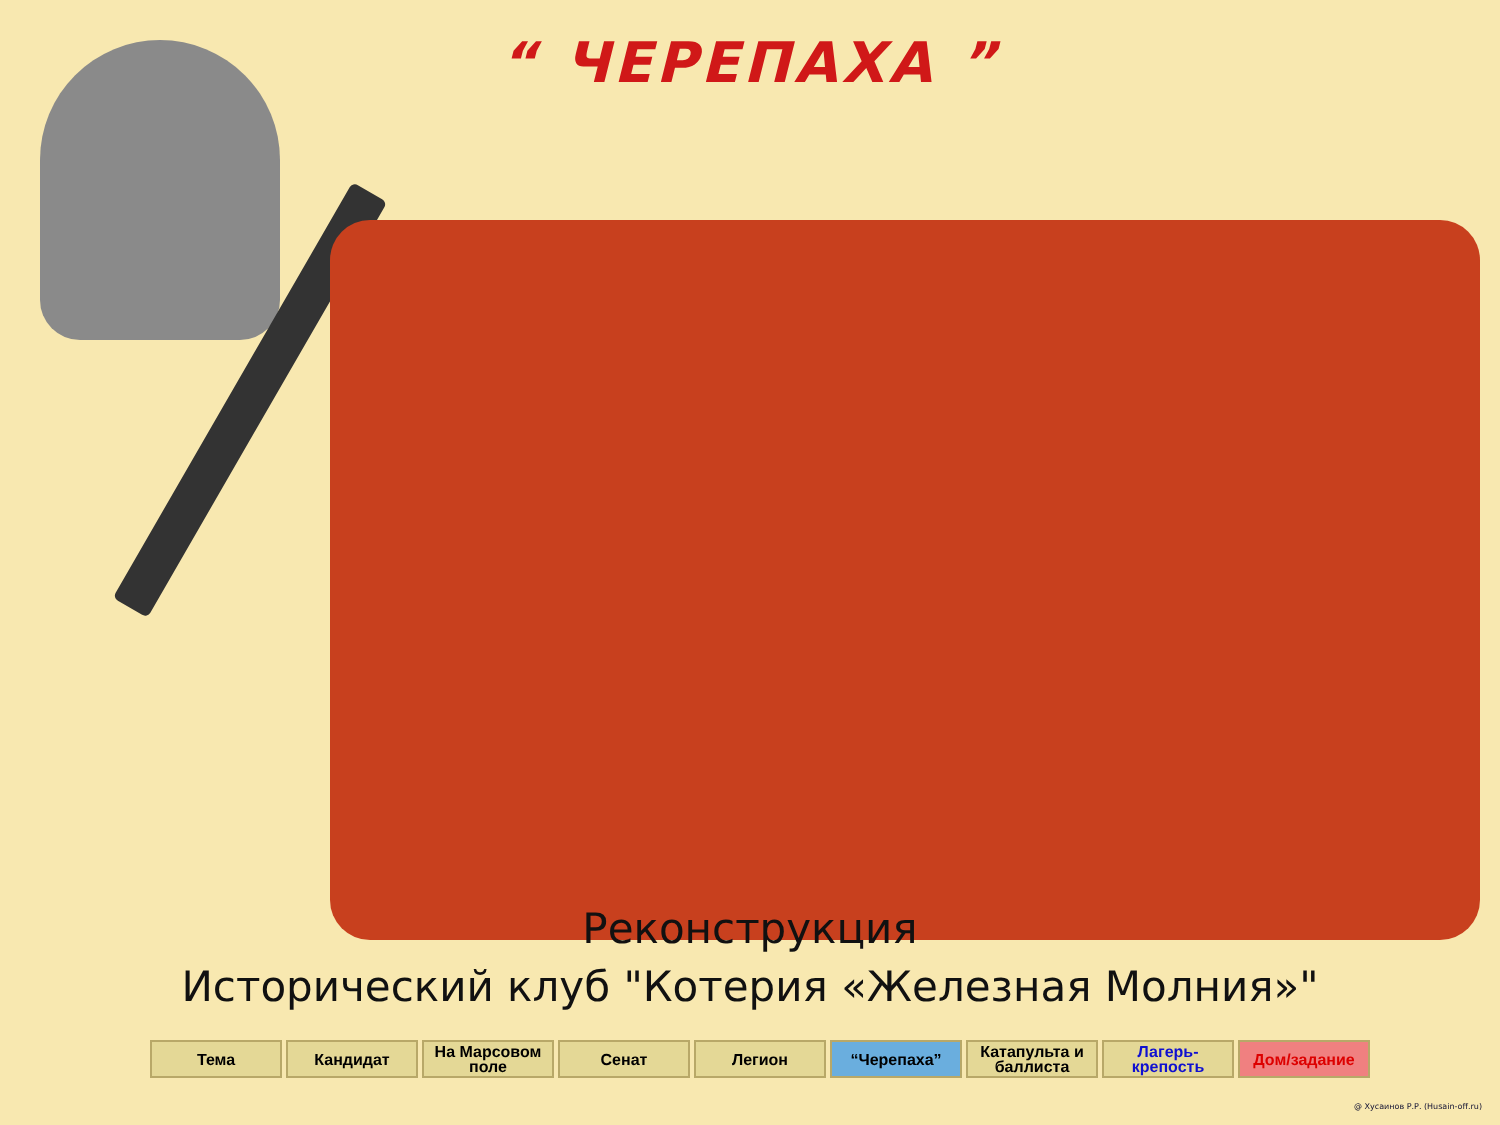“ ЧЕРЕПАХА ”
Реконструкция
Исторический клуб "Котерия «Железная Молния»"
Тема Кандидат На Марсовом поле
Сенат Легион “Черепаха” Катапульта и баллиста
Лагерь-крепость
Дом/задание
@ Хусаинов Р.Р. (Husain-off.ru)